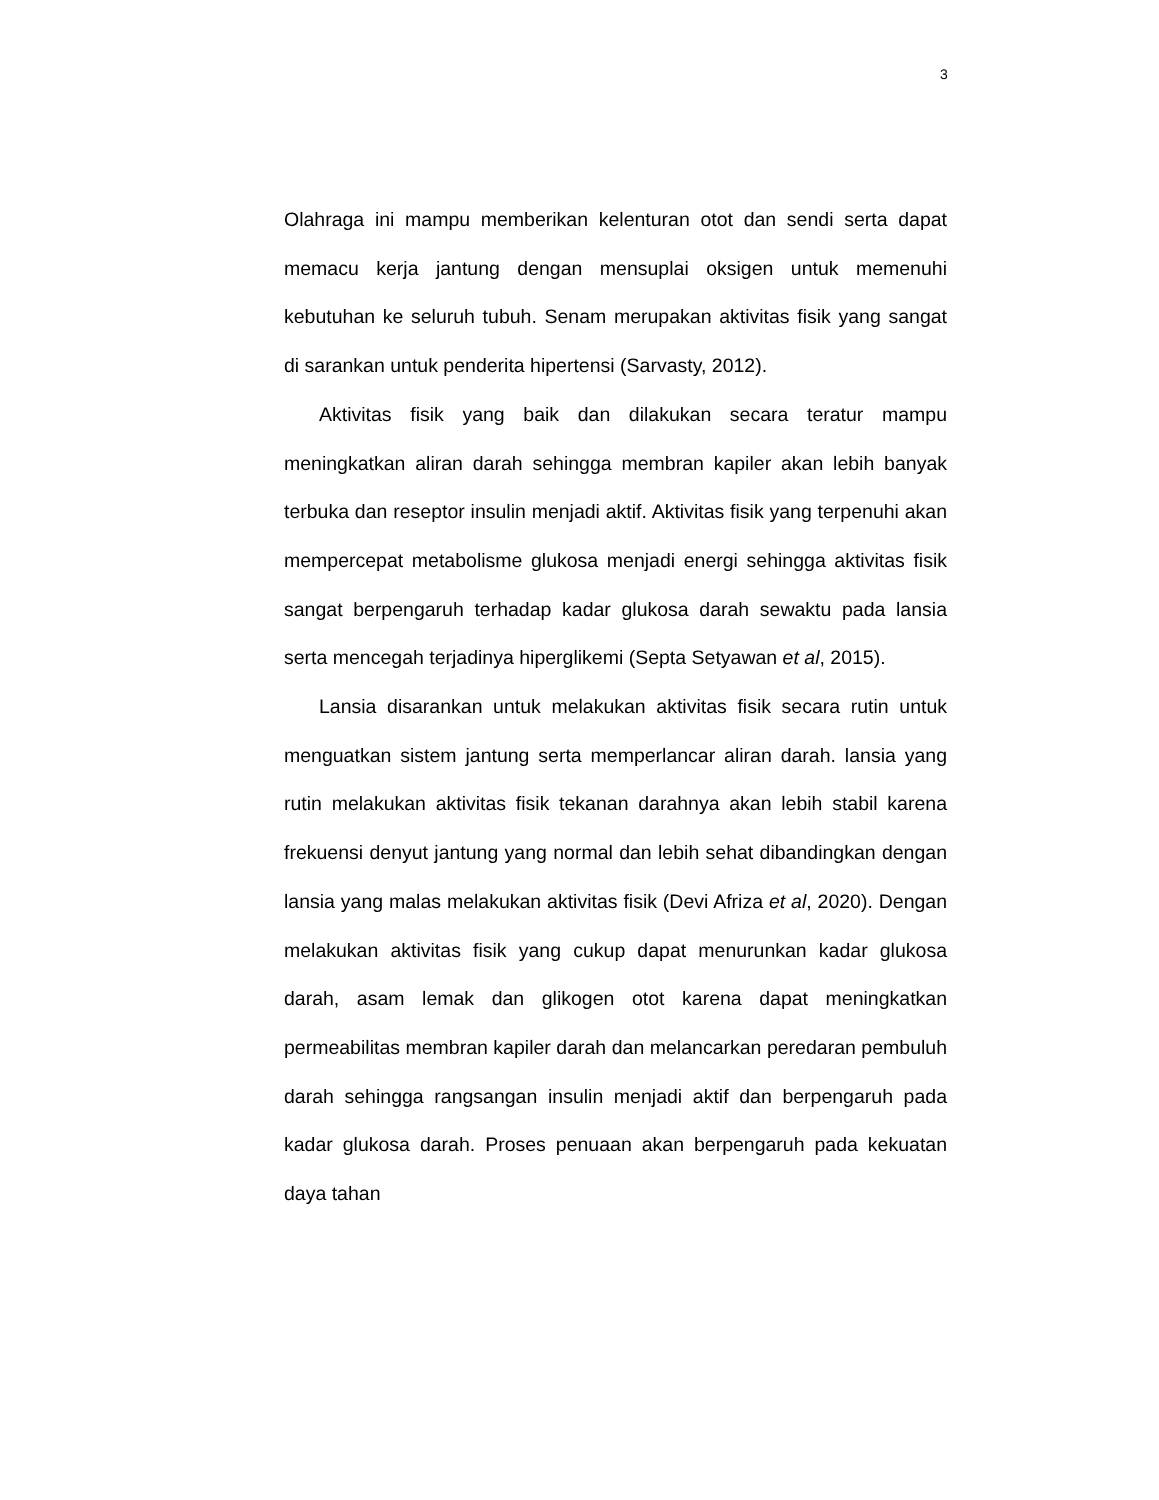3
Olahraga ini mampu memberikan kelenturan otot dan sendi serta dapat memacu kerja jantung dengan mensuplai oksigen untuk memenuhi kebutuhan ke seluruh tubuh. Senam merupakan aktivitas fisik yang sangat di sarankan untuk penderita hipertensi (Sarvasty, 2012).
Aktivitas fisik yang baik dan dilakukan secara teratur mampu meningkatkan aliran darah sehingga membran kapiler akan lebih banyak terbuka dan reseptor insulin menjadi aktif. Aktivitas fisik yang terpenuhi akan mempercepat metabolisme glukosa menjadi energi sehingga aktivitas fisik sangat berpengaruh terhadap kadar glukosa darah sewaktu pada lansia serta mencegah terjadinya hiperglikemi (Septa Setyawan et al, 2015).
Lansia disarankan untuk melakukan aktivitas fisik secara rutin untuk menguatkan sistem jantung serta memperlancar aliran darah. lansia yang rutin melakukan aktivitas fisik tekanan darahnya akan lebih stabil karena frekuensi denyut jantung yang normal dan lebih sehat dibandingkan dengan lansia yang malas melakukan aktivitas fisik (Devi Afriza et al, 2020). Dengan melakukan aktivitas fisik yang cukup dapat menurunkan kadar glukosa darah, asam lemak dan glikogen otot karena dapat meningkatkan permeabilitas membran kapiler darah dan melancarkan peredaran pembuluh darah sehingga rangsangan insulin menjadi aktif dan berpengaruh pada kadar glukosa darah. Proses penuaan akan berpengaruh pada kekuatan daya tahan